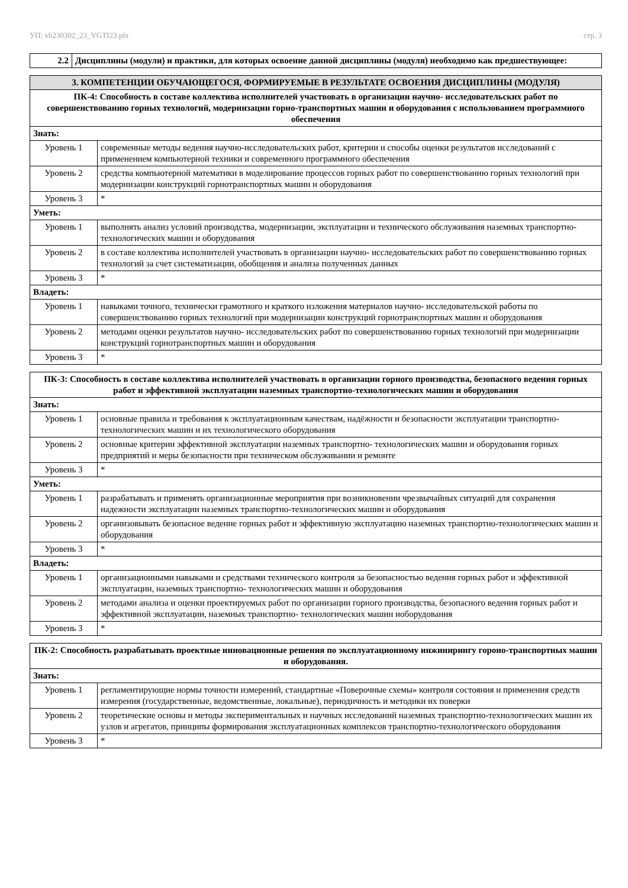УП: vb230302_23_VGTI23.plx стр. 3
| 2.2 | Дисциплины (модули) и практики, для которых освоение данной дисциплины (модуля) необходимо как предшествующее: |
| 3. КОМПЕТЕНЦИИ ОБУЧАЮЩЕГОСЯ, ФОРМИРУЕМЫЕ В РЕЗУЛЬТАТЕ ОСВОЕНИЯ ДИСЦИПЛИНЫ (МОДУЛЯ) | |
| --- | --- |
| ПК-4: Способность в составе коллектива исполнителей участвовать в организации научно- исследовательских работ по совершенствованию горных технологий, модернизации горно-транспортных машин и оборудования с использованием программного обеспечения | |
| Знать: | |
| Уровень 1 | современные методы ведения научно-исследовательских работ, критерии и способы оценки результатов исследований с применением компьютерной техники и современного программного обеспечения |
| Уровень 2 | средства компьютерной математики в моделирование процессов горных работ по совершенствованию горных технологий при модернизации конструкций горнотранспортных машин и оборудования |
| Уровень 3 | * |
| Уметь: | |
| Уровень 1 | выполнять анализ условий производства, модернизации, эксплуатации и технического обслуживания наземных транспортно-технологических машин и оборудования |
| Уровень 2 | в составе коллектива исполнителей участвовать в организации научно- исследовательских работ по совершенствованию горных технологий за счет систематизации, обобщения и анализа полученных данных |
| Уровень 3 | * |
| Владеть: | |
| Уровень 1 | навыками точного, технически грамотного и краткого изложения материалов научно- исследовательской работы по совершенствованию горных технологий при модернизации конструкций горнотранспортных машин и оборудования |
| Уровень 2 | методами оценки результатов научно- исследовательских работ по совершенствованию горных технологий при модернизации конструкций горнотранспортных машин и оборудования |
| Уровень 3 | * |
| ПК-3: Способность в составе коллектива исполнителей участвовать в организации горного производства, безопасного ведения горных работ и эффективной эксплуатации наземных транспортно-технологических машин и оборудования | |
| --- | --- |
| Знать: | |
| Уровень 1 | основные правила и требования к эксплуатационным качествам, надёжности и безопасности эксплуатации транспортно-технологических машин и их технологического оборудования |
| Уровень 2 | основные критерии эффективной эксплуатации наземных транспортно- технологических машин и оборудования горных предприятий и меры безопасности при техническом обслуживании и ремонте |
| Уровень 3 | * |
| Уметь: | |
| Уровень 1 | разрабатывать и применять организационные мероприятия при возникновении чрезвычайных ситуаций для сохранения надежности эксплуатации наземных транспортно-технологических машин и оборудования |
| Уровень 2 | организовывать безопасное ведение горных работ и эффективную эксплуатацию наземных транспортно-технологических машин и оборудования |
| Уровень 3 | * |
| Владеть: | |
| Уровень 1 | организационными навыками и средствами технического контроля за безопасностью ведения горных работ и эффективной эксплуатации, наземных транспортно- технологических машин и оборудования |
| Уровень 2 | методами анализа и оценки проектируемых работ по организации горного производства, безопасного ведения горных работ и эффективной эксплуатации, наземных транспортно- технологических машин иоборудования |
| Уровень 3 | * |
| ПК-2: Способность разрабатывать проектные инновационные решения по эксплуатационному инжинирингу гороно-транспортных машин и оборудования. | |
| --- | --- |
| Знать: | |
| Уровень 1 | регламентирующие нормы точности измерений, стандартные «Поверочные схемы» контроля состояния и применения средств измерения (государственные, ведомственные, локальные), периодичность и методики их поверки |
| Уровень 2 | теоретические основы и методы экспериментальных и научных исследований наземных транспортно-технологических машин их узлов и агрегатов, принципы формирования эксплуатационных комплексов транспортно-технологического оборудования |
| Уровень 3 | * |